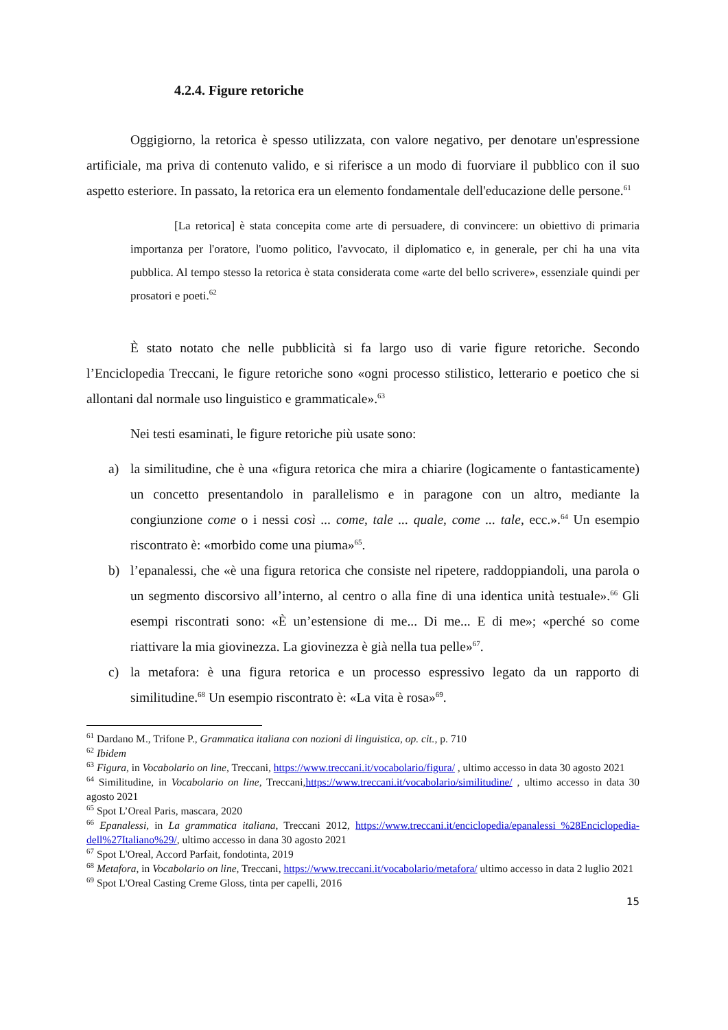4.2.4. Figure retoriche
Oggigiorno, la retorica è spesso utilizzata, con valore negativo, per denotare un'espressione artificiale, ma priva di contenuto valido, e si riferisce a un modo di fuorviare il pubblico con il suo aspetto esteriore. In passato, la retorica era un elemento fondamentale dell'educazione delle persone.<sup>61</sup>
[La retorica] è stata concepita come arte di persuadere, di convincere: un obiettivo di primaria importanza per l'oratore, l'uomo politico, l'avvocato, il diplomatico e, in generale, per chi ha una vita pubblica. Al tempo stesso la retorica è stata considerata come «arte del bello scrivere», essenziale quindi per prosatori e poeti.<sup>62</sup>
È stato notato che nelle pubblicità si fa largo uso di varie figure retoriche. Secondo l’Enciclopedia Treccani, le figure retoriche sono «ogni processo stilistico, letterario e poetico che si allontani dal normale uso linguistico e grammaticale».<sup>63</sup>
Nei testi esaminati, le figure retoriche più usate sono:
a) la similitudine, che è una «figura retorica che mira a chiarire (logicamente o fantasticamente) un concetto presentandolo in parallelismo e in paragone con un altro, mediante la congiunzione come o i nessi così ... come, tale ... quale, come ... tale, ecc.».<sup>64</sup> Un esempio riscontrato è: «morbido come una piuma»<sup>65</sup>.
b) l’epanalessi, che «è una figura retorica che consiste nel ripetere, raddoppiandoli, una parola o un segmento discorsivo all’interno, al centro o alla fine di una identica unità testuale».<sup>66</sup> Gli esempi riscontrati sono: «È un’estensione di me... Di me... E di me»; «perché so come riattivare la mia giovinezza. La giovinezza è già nella tua pelle»<sup>67</sup>.
c) la metafora: è una figura retorica e un processo espressivo legato da un rapporto di similitudine.<sup>68</sup> Un esempio riscontrato è: «La vita è rosa»<sup>69</sup>.
<sup>61</sup> Dardano M., Trifone P., Grammatica italiana con nozioni di linguistica, op. cit., p. 710
<sup>62</sup> Ibidem
<sup>63</sup> Figura, in Vocabolario on line, Treccani, https://www.treccani.it/vocabolario/figura/ , ultimo accesso in data 30 agosto 2021
<sup>64</sup> Similitudine, in Vocabolario on line, Treccani,https://www.treccani.it/vocabolario/similitudine/ , ultimo accesso in data 30 agosto 2021
<sup>65</sup> Spot L’Oreal Paris, mascara, 2020
<sup>66</sup> Epanalessi, in La grammatica italiana, Treccani 2012, https://www.treccani.it/enciclopedia/epanalessi_%28Enciclopedia-dell%27Italiano%29/, ultimo accesso in dana 30 agosto 2021
<sup>67</sup> Spot L'Oreal, Accord Parfait, fondotinta, 2019
<sup>68</sup> Metafora, in Vocabolario on line, Treccani, https://www.treccani.it/vocabolario/metafora/ ultimo accesso in data 2 luglio 2021
<sup>69</sup> Spot L'Oreal Casting Creme Gloss, tinta per capelli, 2016
15